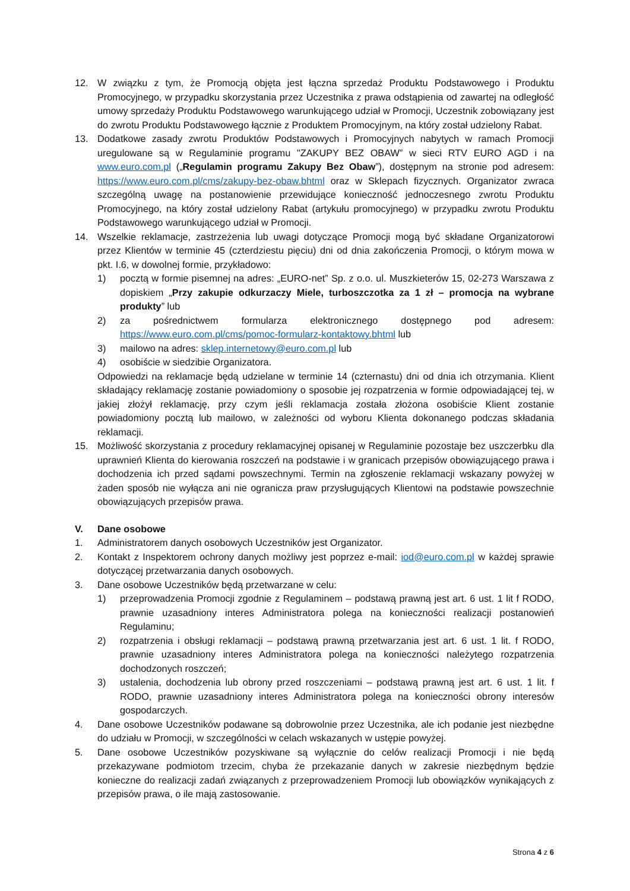12. W związku z tym, że Promocją objęta jest łączna sprzedaż Produktu Podstawowego i Produktu Promocyjnego, w przypadku skorzystania przez Uczestnika z prawa odstąpienia od zawartej na odległość umowy sprzedaży Produktu Podstawowego warunkującego udział w Promocji, Uczestnik zobowiązany jest do zwrotu Produktu Podstawowego łącznie z Produktem Promocyjnym, na który został udzielony Rabat.
13. Dodatkowe zasady zwrotu Produktów Podstawowych i Promocyjnych nabytych w ramach Promocji uregulowane są w Regulaminie programu "ZAKUPY BEZ OBAW” w sieci RTV EURO AGD i na www.euro.com.pl („Regulamin programu Zakupy Bez Obaw”), dostępnym na stronie pod adresem: https://www.euro.com.pl/cms/zakupy-bez-obaw.bhtml oraz w Sklepach fizycznych. Organizator zwraca szczególną uwagę na postanowienie przewidujące konieczność jednoczesnego zwrotu Produktu Promocyjnego, na który został udzielony Rabat (artykułu promocyjnego) w przypadku zwrotu Produktu Podstawowego warunkującego udział w Promocji.
14. Wszelkie reklamacje, zastrzeżenia lub uwagi dotyczące Promocji mogą być składane Organizatorowi przez Klientów w terminie 45 (czterdziestu pięciu) dni od dnia zakończenia Promocji, o którym mowa w pkt. I.6, w dowolnej formie, przykładowo:
1) pocztą w formie pisemnej na adres: „EURO-net” Sp. z o.o. ul. Muszkieterów 15, 02-273 Warszawa z dopiskiem „Przy zakupie odkurzaczy Miele, turboszczotka za 1 zł – promocja na wybrane produkty” lub
2) za pośrednictwem formularza elektronicznego dostępnego pod adresem: https://www.euro.com.pl/cms/pomoc-formularz-kontaktowy.bhtml lub
3) mailowo na adres: sklep.internetowy@euro.com.pl lub
4) osobiście w siedzibie Organizatora.
Odpowiedzi na reklamacje będą udzielane w terminie 14 (czternastu) dni od dnia ich otrzymania. Klient składający reklamację zostanie powiadomiony o sposobie jej rozpatrzenia w formie odpowiadającej tej, w jakiej złożył reklamację, przy czym jeśli reklamacja została złożona osobiście Klient zostanie powiadomiony pocztą lub mailowo, w zależności od wyboru Klienta dokonanego podczas składania reklamacji.
15. Możliwość skorzystania z procedury reklamacyjnej opisanej w Regulaminie pozostaje bez uszczerbku dla uprawnień Klienta do kierowania roszczeń na podstawie i w granicach przepisów obowiązującego prawa i dochodzenia ich przed sądami powszechnymi. Termin na zgłoszenie reklamacji wskazany powyżej w żaden sposób nie wyłącza ani nie ogranicza praw przysługujących Klientowi na podstawie powszechnie obowiązujących przepisów prawa.
V. Dane osobowe
1. Administratorem danych osobowych Uczestników jest Organizator.
2. Kontakt z Inspektorem ochrony danych możliwy jest poprzez e-mail: iod@euro.com.pl w każdej sprawie dotyczącej przetwarzania danych osobowych.
3. Dane osobowe Uczestników będą przetwarzane w celu:
1) przeprowadzenia Promocji zgodnie z Regulaminem – podstawą prawną jest art. 6 ust. 1 lit f RODO, prawnie uzasadniony interes Administratora polega na konieczności realizacji postanowień Regulaminu;
2) rozpatrzenia i obsługi reklamacji – podstawą prawną przetwarzania jest art. 6 ust. 1 lit. f RODO, prawnie uzasadniony interes Administratora polega na konieczności należytego rozpatrzenia dochodzonych roszczeń;
3) ustalenia, dochodzenia lub obrony przed roszczeniami – podstawą prawną jest art. 6 ust. 1 lit. f RODO, prawnie uzasadniony interes Administratora polega na konieczności obrony interesów gospodarczych.
4. Dane osobowe Uczestników podawane są dobrowolnie przez Uczestnika, ale ich podanie jest niezbędne do udziału w Promocji, w szczególności w celach wskazanych w ustępie powyżej.
5. Dane osobowe Uczestników pozyskiwane są wyłącznie do celów realizacji Promocji i nie będą przekazywane podmiotom trzecim, chyba że przekazanie danych w zakresie niezbędnym będzie konieczne do realizacji zadań związanych z przeprowadzeniem Promocji lub obowiązków wynikających z przepisów prawa, o ile mają zastosowanie.
Strona 4 z 6